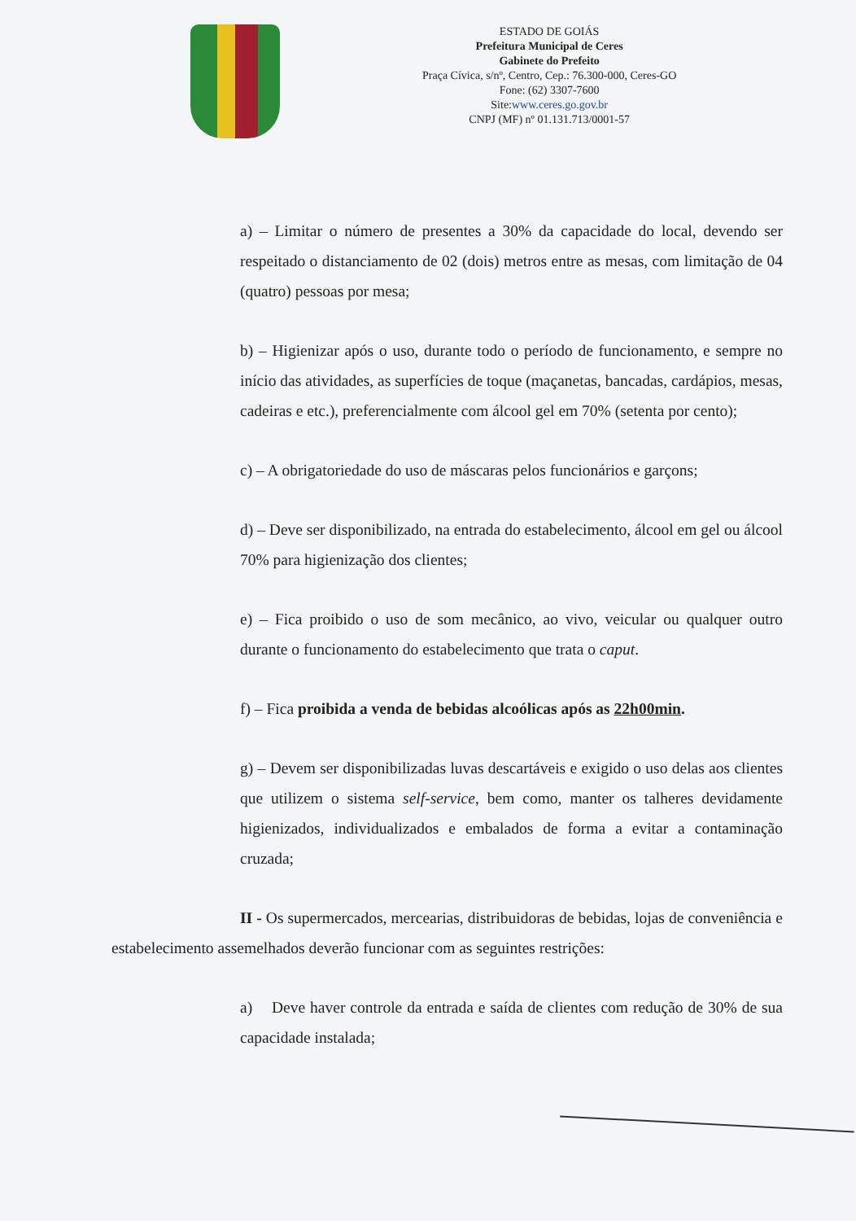ESTADO DE GOIÁS
Prefeitura Municipal de Ceres
Gabinete do Prefeito
Praça Cívica, s/nº, Centro, Cep.: 76.300-000, Ceres-GO
Fone: (62) 3307-7600
Site:www.ceres.go.gov.br
CNPJ (MF) nº 01.131.713/0001-57
a) – Limitar o número de presentes a 30% da capacidade do local, devendo ser respeitado o distanciamento de 02 (dois) metros entre as mesas, com limitação de 04 (quatro) pessoas por mesa;
b) – Higienizar após o uso, durante todo o período de funcionamento, e sempre no início das atividades, as superfícies de toque (maçanetas, bancadas, cardápios, mesas, cadeiras e etc.), preferencialmente com álcool gel em 70% (setenta por cento);
c) – A obrigatoriedade do uso de máscaras pelos funcionários e garçons;
d) – Deve ser disponibilizado, na entrada do estabelecimento, álcool em gel ou álcool 70% para higienização dos clientes;
e) – Fica proibido o uso de som mecânico, ao vivo, veicular ou qualquer outro durante o funcionamento do estabelecimento que trata o caput.
f) – Fica proibida a venda de bebidas alcoólicas após as 22h00min.
g) – Devem ser disponibilizadas luvas descartáveis e exigido o uso delas aos clientes que utilizem o sistema self-service, bem como, manter os talheres devidamente higienizados, individualizados e embalados de forma a evitar a contaminação cruzada;
II - Os supermercados, mercearias, distribuidoras de bebidas, lojas de conveniência e estabelecimento assemelhados deverão funcionar com as seguintes restrições:
a) Deve haver controle da entrada e saída de clientes com redução de 30% de sua capacidade instalada;